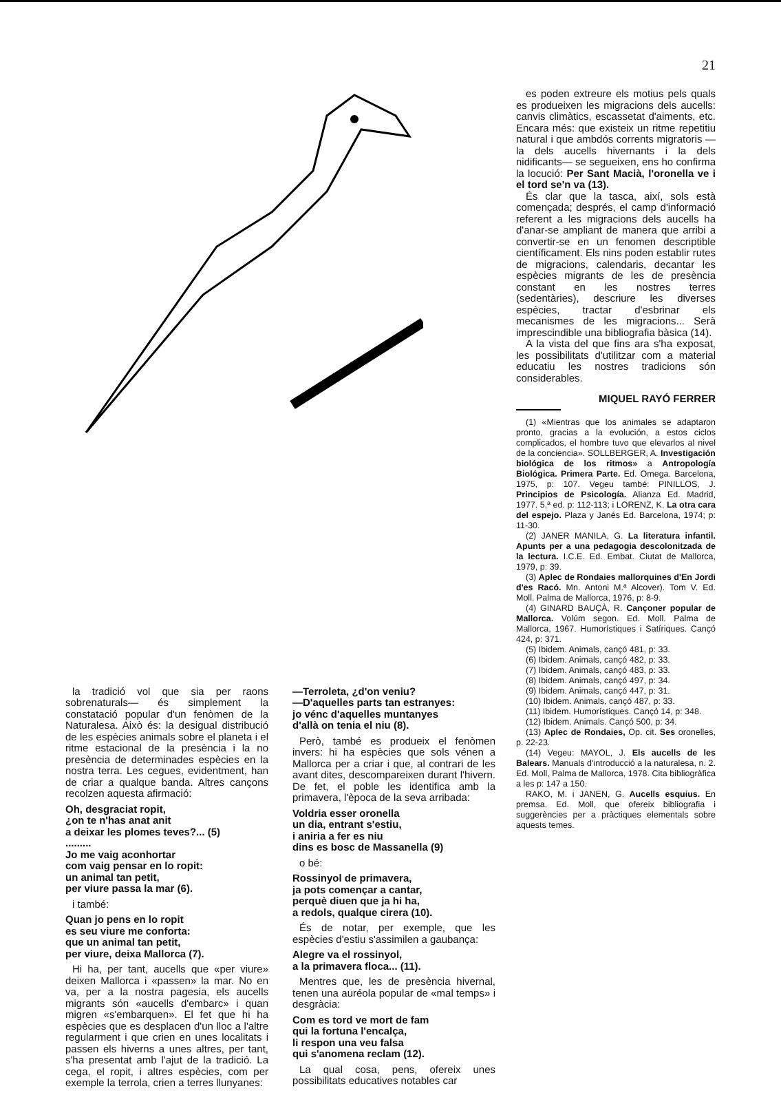21
es poden extreure els motius pels quals es produeixen les migracions dels aucells: canvis climàtics, escassetat d'aiments, etc. Encara més: que existeix un ritme repetitiu natural i que ambdós corrents migratoris —la dels aucells hivernants i la dels nidificants— se segueixen, ens ho confirma la locució: Per Sant Macià, l'oronella ve i el tord se'n va (13).
És clar que la tasca, així, sols està començada; després, el camp d'informació referent a les migracions dels aucells ha d'anar-se ampliant de manera que arribi a convertir-se en un fenomen descriptible científicament. Els nins poden establir rutes de migracions, calendaris, decantar les espècies migrants de les de presència constant en les nostres terres (sedentàries), descriure les diverses espècies, tractar d'esbrinar els mecanismes de les migracions... Serà imprescindible una bibliografia bàsica (14).
A la vista del que fins ara s'ha exposat, les possibilitats d'utilitzar com a material educatiu les nostres tradicions són considerables.
MIQUEL RAYÓ FERRER
(1) «Mientras que los animales se adaptaron pronto, gracias a la evolución, a estos ciclos complicados, el hombre tuvo que elevarlos al nivel de la conciencia». SOLLBERGER, A. Investigación biológica de los ritmos» a Antropología Biológica. Primera Parte. Ed. Omega. Barcelona, 1975, p: 107. Vegeu també: PINILLOS, J. Principios de Psicología. Alianza Ed. Madrid, 1977. 5.ª ed. p: 112-113; i LORENZ, K. La otra cara del espejo. Plaza y Janés Ed. Barcelona, 1974; p: 11-30.
(2) JANER MANILA, G. La literatura infantil. Apunts per a una pedagogia descolonitzada de la lectura. I.C.E. Ed. Embat. Ciutat de Mallorca, 1979, p: 39.
(3) Aplec de Rondaies mallorquines d'En Jordi d'es Racó. Mn. Antoni M.ª Alcover). Tom V. Ed. Moll. Palma de Mallorca, 1976, p: 8-9.
(4) GINARD BAUÇÀ, R. Cançoner popular de Mallorca. Volúm segon. Ed. Moll. Palma de Mallorca, 1967. Humorístiques i Satíriques. Cançó 424, p: 371.
(5) Ibidem. Animals, cançó 481, p: 33.
(6) Ibidem. Animals, cançó 482, p: 33.
(7) Ibidem. Animals, cançó 483, p: 33.
(8) Ibidem. Animals, cançó 497, p: 34.
(9) Ibidem. Animals, cançó 447, p: 31.
(10) Ibidem. Animals, cançó 487, p: 33.
(11) Ibidem. Humorístiques. Cançó 14, p: 348.
(12) Ibidem. Animals. Cançó 500, p: 34.
(13) Aplec de Rondaies, Op. cit. Ses oronelles, p. 22-23.
(14) Vegeu: MAYOL, J. Els aucells de les Balears. Manuals d'introducció a la naturalesa, n. 2. Ed. Moll, Palma de Mallorca, 1978. Cita bibliogràfica a les p: 147 a 150.
RAKO, M. i JANEN, G. Aucells esquius. En premsa. Ed. Moll, que ofereix bibliografia i suggerències per a pràctiques elementals sobre aquests temes.
la tradició vol que sia per raons sobrenaturals— és simplement la constatació popular d'un fenòmen de la Naturalesa. Això és: la desigual distribució de les espècies animals sobre el planeta i el ritme estacional de la presència i la no presència de determinades espècies en la nostra terra. Les cegues, evidentment, han de criar a qualque banda. Altres cançons recolzen aquesta afirmació:
Oh, desgraciat ropit,
¿on te n'has anat anit
a deixar les plomes teves?... (5)
.........
Jo me vaig aconhortar
com vaig pensar en lo ropit:
un animal tan petit,
per viure passa la mar (6).
i també:
Quan jo pens en lo ropit
es seu viure me conforta:
que un animal tan petit,
per viure, deixa Mallorca (7).
Hi ha, per tant, aucells que «per viure» deixen Mallorca i «passen» la mar. No en va, per a la nostra pagesia, els aucells migrants són «aucells d'embarc» i quan migren «s'embarquen». El fet que hi ha espècies que es desplacen d'un lloc a l'altre regularment i que crien en unes localitats i passen els hiverns a unes altres, per tant, s'ha presentat amb l'ajut de la tradició. La cega, el ropit, i altres espècies, com per exemple la terrola, crien a terres llunyanes:
—Terroleta, ¿d'on veniu?
—D'aquelles parts tan estranyes:
jo vénc d'aquelles muntanyes
d'allà on tenia el niu (8).
Però, també es produeix el fenòmen invers: hi ha espècies que sols vénen a Mallorca per a criar i que, al contrari de les avant dites, descompareixen durant l'hivern. De fet, el poble les identifica amb la primavera, l'època de la seva arribada:
Voldria esser oronella
un dia, entrant s'estiu,
i aniria a fer es niu
dins es bosc de Massanella (9)
o bé:
Rossinyol de primavera,
ja pots començar a cantar,
perquè diuen que ja hi ha,
a redols, qualque cirera (10).
És de notar, per exemple, que les espècies d'estiu s'assimilen a gaubança:
Alegre va el rossinyol,
a la primavera floca... (11).
Mentres que, les de presència hivernal, tenen una auréola popular de «mal temps» i desgràcia:
Com es tord ve mort de fam
qui la fortuna l'encalça,
li respon una veu falsa
qui s'anomena reclam (12).
La qual cosa, pens, ofereix unes possibilitats educatives notables car